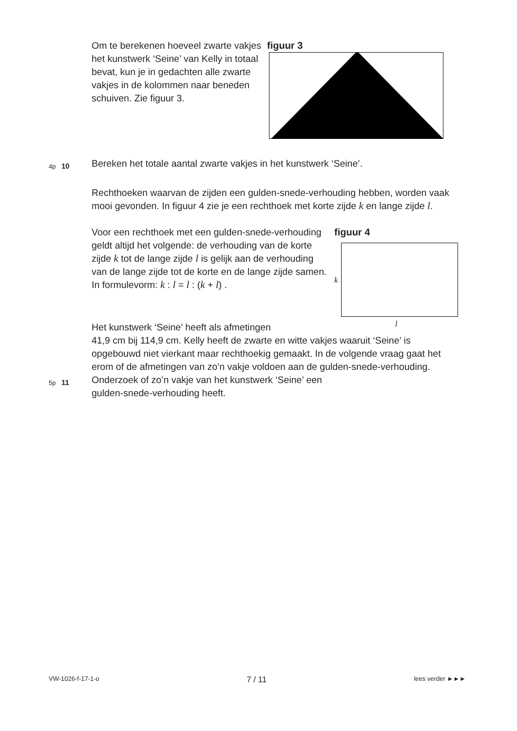Om te berekenen hoeveel zwarte vakjes het kunstwerk ‘Seine’ van Kelly in totaal bevat, kun je in gedachten alle zwarte vakjes in de kolommen naar beneden schuiven. Zie figuur 3.
figuur 3
4p
10
Bereken het totale aantal zwarte vakjes in het kunstwerk ‘Seine’.
Rechthoeken waarvan de zijden een gulden-snede-verhouding hebben, worden vaak mooi gevonden. In figuur 4 zie je een rechthoek met korte zijde k en lange zijde l.
Voor een rechthoek met een gulden-snede-verhouding geldt altijd het volgende: de verhouding van de korte zijde k tot de lange zijde l is gelijk aan de verhouding van de lange zijde tot de korte en de lange zijde samen. In formulevorm: k : l = l : (k + l) .
figuur 4
k
l
Het kunstwerk ‘Seine’ heeft als afmetingen
41,9 cm bij 114,9 cm. Kelly heeft de zwarte en witte vakjes waaruit ‘Seine’ is opgebouwd niet vierkant maar rechthoekig gemaakt. In de volgende vraag gaat het erom of de afmetingen van zo’n vakje voldoen aan de gulden-snede-verhouding.
5p
11
Onderzoek of zo’n vakje van het kunstwerk ‘Seine’ een
gulden-snede-verhouding heeft.
VW-1026-f-17-1-o 7 / 11 lees verder ►►►